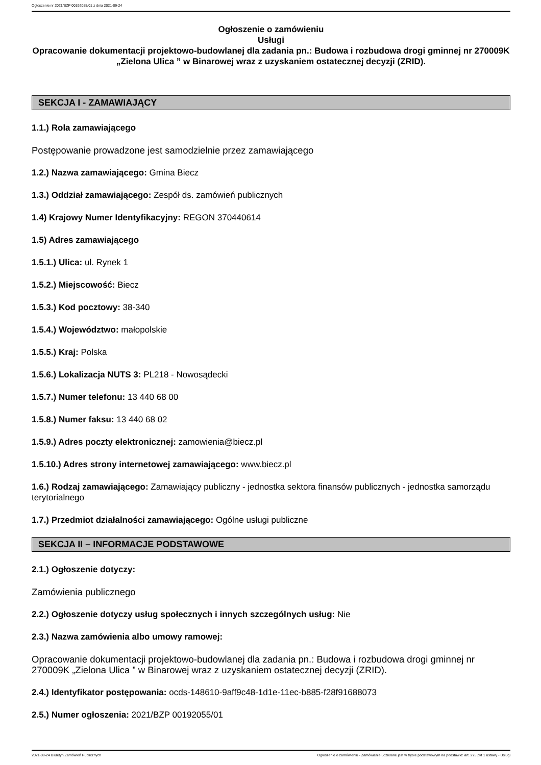Ogłoszenie nr 2021/BZP 00192055/01 z dnia 2021-09-24
Ogłoszenie o zamówieniu
Usługi
Opracowanie dokumentacji projektowo-budowlanej dla zadania pn.: Budowa i rozbudowa drogi gminnej nr 270009K „Zielona Ulica ” w Binarowej wraz z uzyskaniem ostatecznej decyzji (ZRID).
SEKCJA I - ZAMAWIAJĄCY
1.1.) Rola zamawiającego
Postępowanie prowadzone jest samodzielnie przez zamawiającego
1.2.) Nazwa zamawiającego: Gmina Biecz
1.3.) Oddział zamawiającego: Zespół ds. zamówień publicznych
1.4) Krajowy Numer Identyfikacyjny: REGON 370440614
1.5) Adres zamawiającego
1.5.1.) Ulica: ul. Rynek 1
1.5.2.) Miejscowość: Biecz
1.5.3.) Kod pocztowy: 38-340
1.5.4.) Województwo: małopolskie
1.5.5.) Kraj: Polska
1.5.6.) Lokalizacja NUTS 3: PL218 - Nowosądecki
1.5.7.) Numer telefonu: 13 440 68 00
1.5.8.) Numer faksu: 13 440 68 02
1.5.9.) Adres poczty elektronicznej: zamowienia@biecz.pl
1.5.10.) Adres strony internetowej zamawiającego: www.biecz.pl
1.6.) Rodzaj zamawiającego: Zamawiający publiczny - jednostka sektora finansów publicznych - jednostka samorządu terytorialnego
1.7.) Przedmiot działalności zamawiającego: Ogólne usługi publiczne
SEKCJA II – INFORMACJE PODSTAWOWE
2.1.) Ogłoszenie dotyczy:
Zamówienia publicznego
2.2.) Ogłoszenie dotyczy usług społecznych i innych szczególnych usług: Nie
2.3.) Nazwa zamówienia albo umowy ramowej:
Opracowanie dokumentacji projektowo-budowlanej dla zadania pn.: Budowa i rozbudowa drogi gminnej nr 270009K „Zielona Ulica ” w Binarowej wraz z uzyskaniem ostatecznej decyzji (ZRID).
2.4.) Identyfikator postępowania: ocds-148610-9aff9c48-1d1e-11ec-b885-f28f91688073
2.5.) Numer ogłoszenia: 2021/BZP 00192055/01
2021-09-24 Biuletyn Zamówień Publicznych Ogłoszenie o zamówieniu - Zamówienie udzielane jest w trybie podstawowym na podstawie: art. 275 pkt 1 ustawy - Usługi